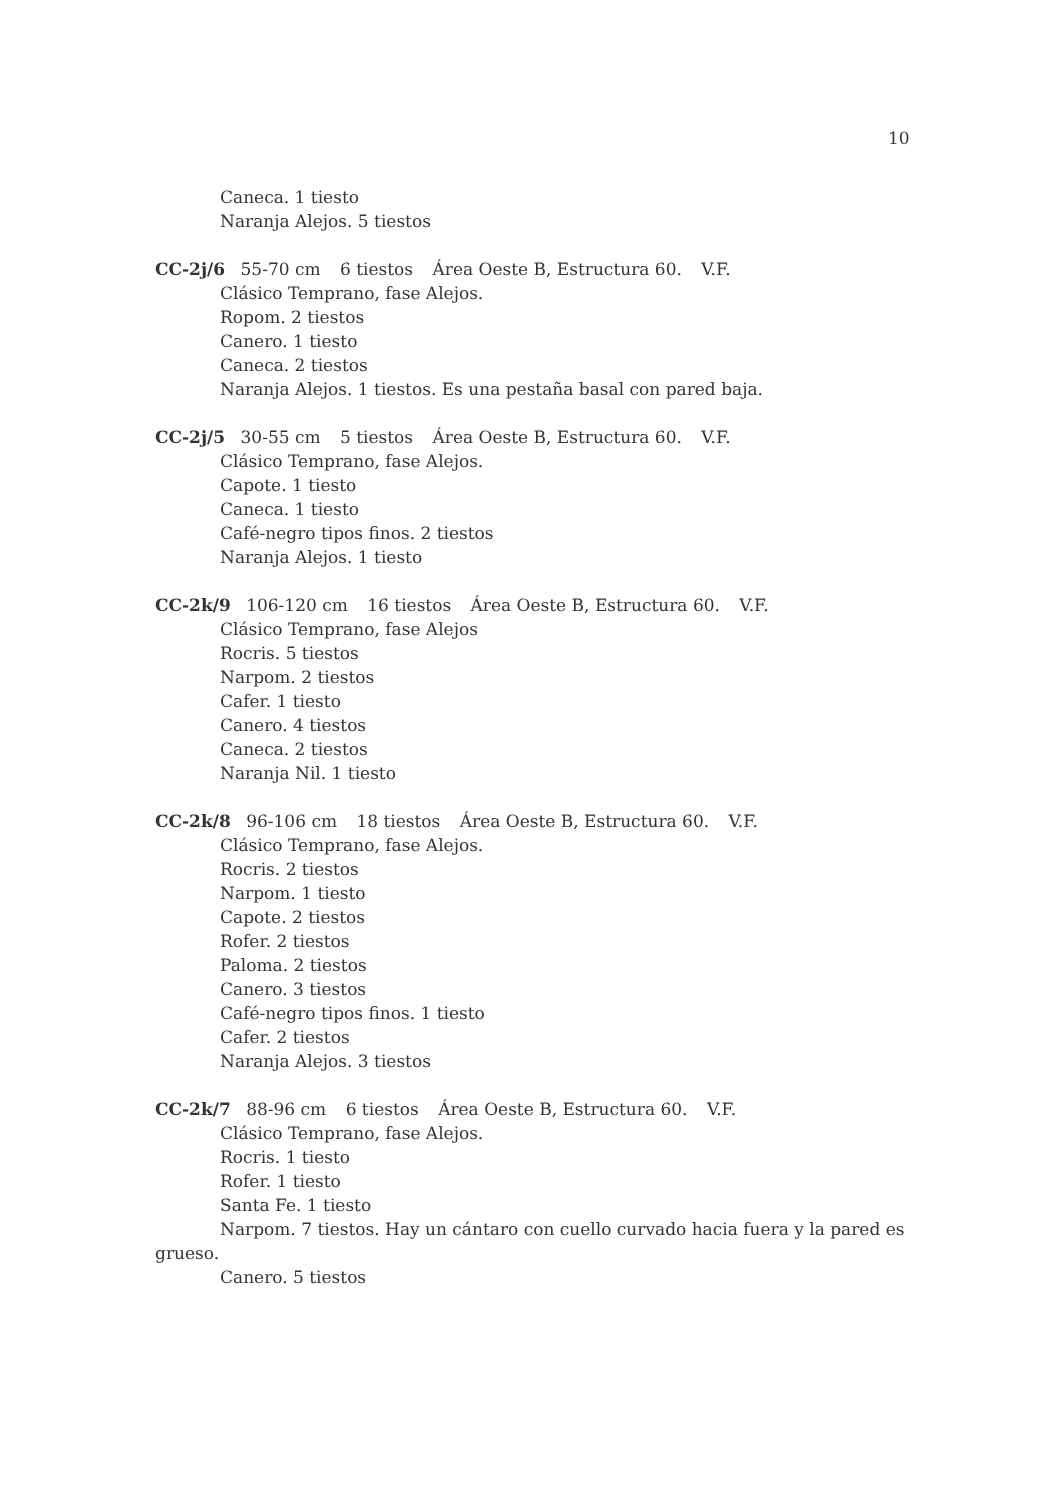10
Caneca. 1 tiesto
Naranja Alejos. 5 tiestos
CC-2j/6 55-70 cm 6 tiestos Área Oeste B, Estructura 60. V.F.
Clásico Temprano, fase Alejos.
Ropom. 2 tiestos
Canero. 1 tiesto
Caneca. 2 tiestos
Naranja Alejos. 1 tiestos. Es una pestaña basal con pared baja.
CC-2j/5 30-55 cm 5 tiestos Área Oeste B, Estructura 60. V.F.
Clásico Temprano, fase Alejos.
Capote. 1 tiesto
Caneca. 1 tiesto
Café-negro tipos finos. 2 tiestos
Naranja Alejos. 1 tiesto
CC-2k/9 106-120 cm 16 tiestos Área Oeste B, Estructura 60. V.F.
Clásico Temprano, fase Alejos
Rocris. 5 tiestos
Narpom. 2 tiestos
Cafer. 1 tiesto
Canero. 4 tiestos
Caneca. 2 tiestos
Naranja Nil. 1 tiesto
CC-2k/8 96-106 cm 18 tiestos Área Oeste B, Estructura 60. V.F.
Clásico Temprano, fase Alejos.
Rocris. 2 tiestos
Narpom. 1 tiesto
Capote. 2 tiestos
Rofer. 2 tiestos
Paloma. 2 tiestos
Canero. 3 tiestos
Café-negro tipos finos. 1 tiesto
Cafer. 2 tiestos
Naranja Alejos. 3 tiestos
CC-2k/7 88-96 cm 6 tiestos Área Oeste B, Estructura 60. V.F.
Clásico Temprano, fase Alejos.
Rocris. 1 tiesto
Rofer. 1 tiesto
Santa Fe. 1 tiesto
Narpom. 7 tiestos. Hay un cántaro con cuello curvado hacia fuera y la pared es grueso.
Canero. 5 tiestos